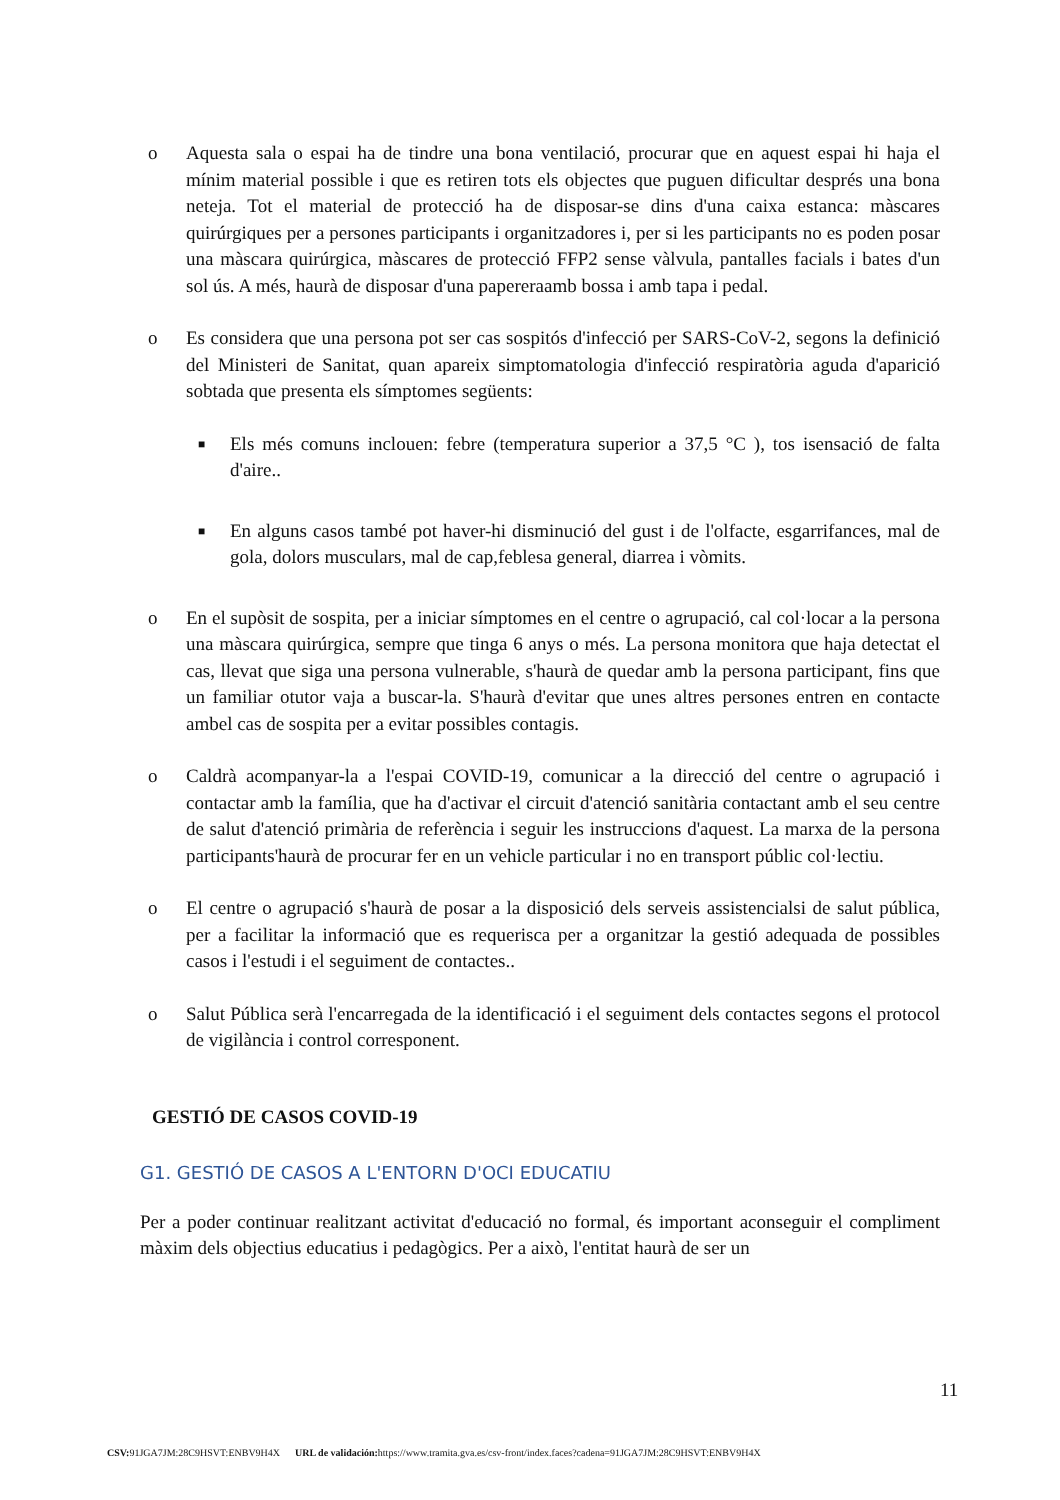o Aquesta sala o espai ha de tindre una bona ventilació, procurar que en aquest espai hi haja el mínim material possible i que es retiren tots els objectes que puguen dificultar després una bona neteja. Tot el material de protecció ha de disposar-se dins d'una caixa estanca: màscares quirúrgiques per a persones participants i organitzadores i, per si les participants no es poden posar una màscara quirúrgica, màscares de protecció FFP2 sense vàlvula, pantalles facials i bates d'un sol ús. A més, haurà de disposar d'una papereraamb bossa i amb tapa i pedal.
o Es considera que una persona pot ser cas sospitós d'infecció per SARS-CoV-2, segons la definició del Ministeri de Sanitat, quan apareix simptomatologia d'infecció respiratòria aguda d'aparició sobtada que presenta els símptomes següents:
■
Els més comuns inclouen: febre (temperatura superior a 37,5 °C ), tos isensació de falta d'aire..
■
En alguns casos també pot haver-hi disminució del gust i de l'olfacte, esgarrifances, mal de gola, dolors musculars, mal de cap,feblesa general, diarrea i vòmits.
o En el supòsit de sospita, per a iniciar símptomes en el centre o agrupació, cal col·locar a la persona una màscara quirúrgica, sempre que tinga 6 anys o més. La persona monitora que haja detectat el cas, llevat que siga una persona vulnerable, s'haurà de quedar amb la persona participant, fins que un familiar otutor vaja a buscar-la. S'haurà d'evitar que unes altres persones entren en contacte ambel cas de sospita per a evitar possibles contagis.
o Caldrà acompanyar-la a l'espai COVID-19, comunicar a la direcció del centre o agrupació i contactar amb la família, que ha d'activar el circuit d'atenció sanitària contactant amb el seu centre de salut d'atenció primària de referència i seguir les instruccions d'aquest. La marxa de la persona participants'haurà de procurar fer en un vehicle particular i no en transport públic col·lectiu.
o El centre o agrupació s'haurà de posar a la disposició dels serveis assistencialsi de salut pública, per a facilitar la informació que es requerisca per a organitzar la gestió adequada de possibles casos i l'estudi i el seguiment de contactes..
o Salut Pública serà l'encarregada de la identificació i el seguiment dels contactes segons el protocol de vigilància i control corresponent.
GESTIÓ DE CASOS COVID-19
G1. GESTIÓ DE CASOS A L'ENTORN D'OCI EDUCATIU
Per a poder continuar realitzant activitat d'educació no formal, és important aconseguir el compliment màxim dels objectius educatius i pedagògics. Per a això, l'entitat haurà de ser un
11
CSV: 91JGA7JM:28C9HSVT:ENBV9H4X URL de validación: https://www.tramita.gva.es/csv-front/index.faces?cadena=91JGA7JM:28C9HSVT:ENBV9H4X